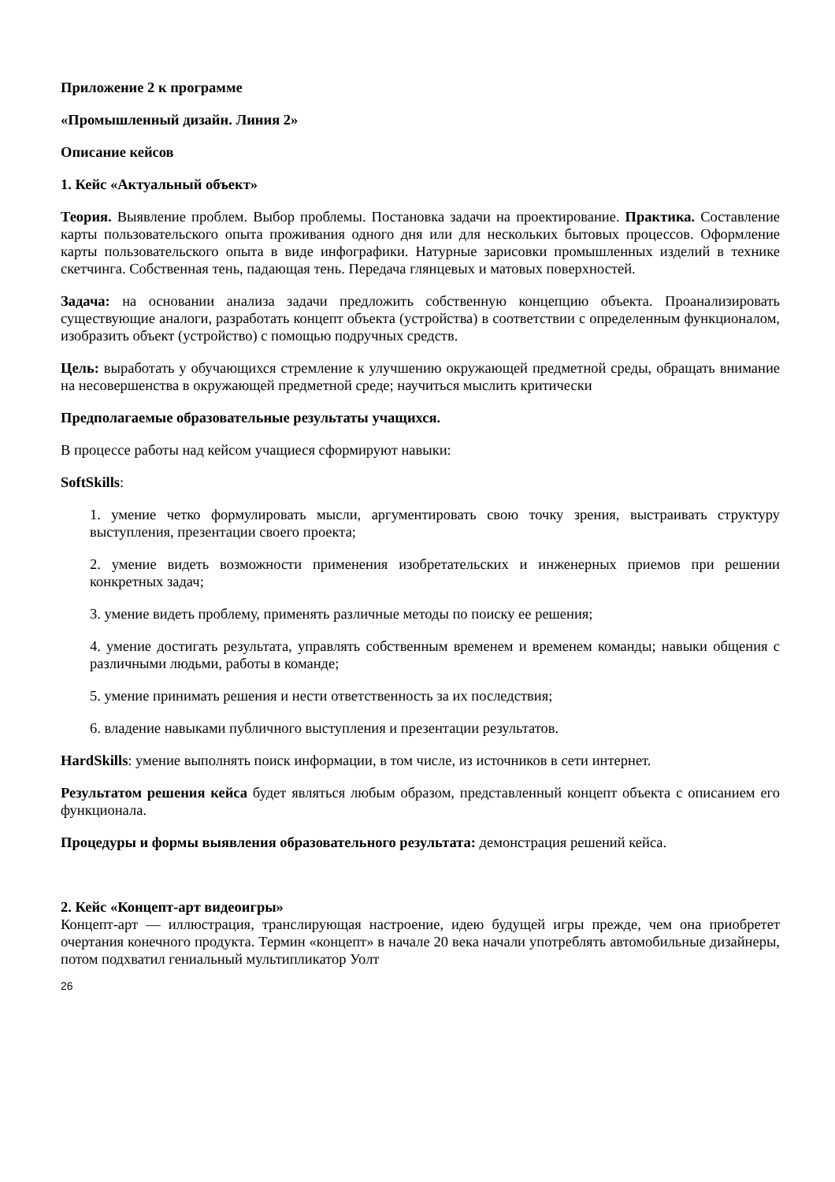Приложение 2 к программе
«Промышленный дизайн. Линия 2»
Описание кейсов
1. Кейс «Актуальный объект»
Теория. Выявление проблем. Выбор проблемы. Постановка задачи на проектирование. Практика. Составление карты пользовательского опыта проживания одного дня или для нескольких бытовых процессов. Оформление карты пользовательского опыта в виде инфографики. Натурные зарисовки промышленных изделий в технике скетчинга. Собственная тень, падающая тень. Передача глянцевых и матовых поверхностей.
Задача: на основании анализа задачи предложить собственную концепцию объекта. Проанализировать существующие аналоги, разработать концепт объекта (устройства) в соответствии с определенным функционалом, изобразить объект (устройство) с помощью подручных средств.
Цель: выработать у обучающихся стремление к улучшению окружающей предметной среды, обращать внимание на несовершенства в окружающей предметной среде; научиться мыслить критически
Предполагаемые образовательные результаты учащихся.
В процессе работы над кейсом учащиеся сформируют навыки:
SoftSkills:
1. умение четко формулировать мысли, аргументировать свою точку зрения, выстраивать структуру выступления, презентации своего проекта;
2. умение видеть возможности применения изобретательских и инженерных приемов при решении конкретных задач;
3. умение видеть проблему, применять различные методы по поиску ее решения;
4. умение достигать результата, управлять собственным временем и временем команды; навыки общения с различными людьми, работы в команде;
5. умение принимать решения и нести ответственность за их последствия;
6. владение навыками публичного выступления и презентации результатов.
HardSkills: умение выполнять поиск информации, в том числе, из источников в сети интернет.
Результатом решения кейса будет являться любым образом, представленный концепт объекта с описанием его функционала.
Процедуры и формы выявления образовательного результата: демонстрация решений кейса.
2. Кейс «Концепт-арт видеоигры»
Концепт-арт — иллюстрация, транслирующая настроение, идею будущей игры прежде, чем она приобретет очертания конечного продукта. Термин «концепт» в начале 20 века начали употреблять автомобильные дизайнеры, потом подхватил гениальный мультипликатор Уолт
26